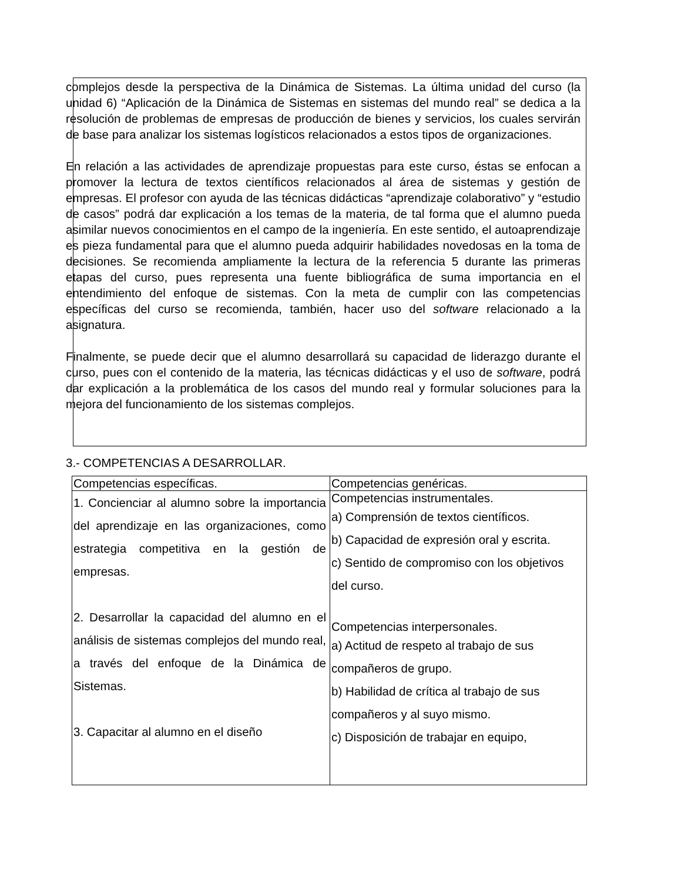complejos desde la perspectiva de la Dinámica de Sistemas. La última unidad del curso (la unidad 6) “Aplicación de la Dinámica de Sistemas en sistemas del mundo real” se dedica a la resolución de problemas de empresas de producción de bienes y servicios, los cuales servirán de base para analizar los sistemas logísticos relacionados a estos tipos de organizaciones.
En relación a las actividades de aprendizaje propuestas para este curso, éstas se enfocan a promover la lectura de textos científicos relacionados al área de sistemas y gestión de empresas. El profesor con ayuda de las técnicas didácticas “aprendizaje colaborativo” y “estudio de casos” podrá dar explicación a los temas de la materia, de tal forma que el alumno pueda asimilar nuevos conocimientos en el campo de la ingeniería. En este sentido, el autoaprendizaje es pieza fundamental para que el alumno pueda adquirir habilidades novedosas en la toma de decisiones. Se recomienda ampliamente la lectura de la referencia 5 durante las primeras etapas del curso, pues representa una fuente bibliográfica de suma importancia en el entendimiento del enfoque de sistemas. Con la meta de cumplir con las competencias específicas del curso se recomienda, también, hacer uso del software relacionado a la asignatura.
Finalmente, se puede decir que el alumno desarrollará su capacidad de liderazgo durante el curso, pues con el contenido de la materia, las técnicas didácticas y el uso de software, podrá dar explicación a la problemática de los casos del mundo real y formular soluciones para la mejora del funcionamiento de los sistemas complejos.
3.- COMPETENCIAS A DESARROLLAR.
| Competencias específicas. | Competencias genéricas. |
| --- | --- |
| 1. Concienciar al alumno sobre la importancia del aprendizaje en las organizaciones, como estrategia competitiva en la gestión de empresas. 2. Desarrollar la capacidad del alumno en el análisis de sistemas complejos del mundo real, a través del enfoque de la Dinámica de Sistemas. 3. Capacitar al alumno en el diseño | Competencias instrumentales. a) Comprensión de textos científicos. b) Capacidad de expresión oral y escrita. c) Sentido de compromiso con los objetivos del curso. Competencias interpersonales. a) Actitud de respeto al trabajo de sus compañeros de grupo. b) Habilidad de crítica al trabajo de sus compañeros y al suyo mismo. c) Disposición de trabajar en equipo, |